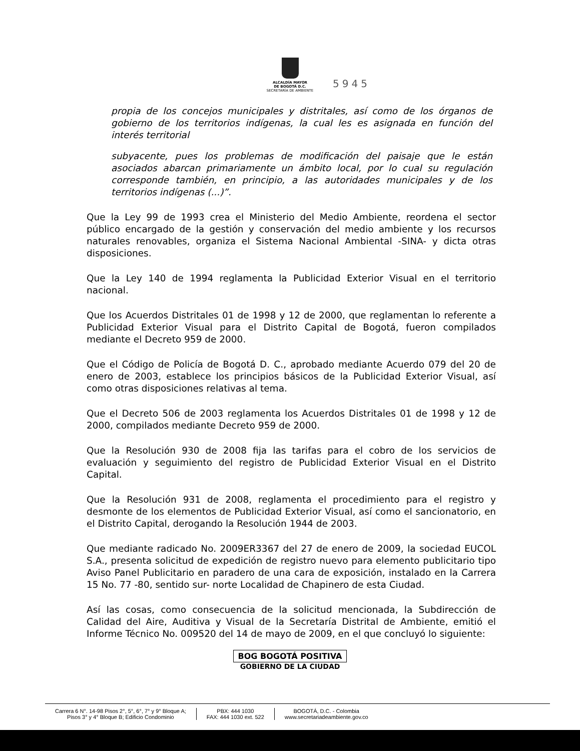ALCALDÍA MAYOR
DE BOGOTÁ D.C.
SECRETARÍA DE AMBIENTE
5945
propia de los concejos municipales y distritales, así como de los órganos de gobierno de los territorios indígenas, la cual les es asignada en función del interés territorial
subyacente, pues los problemas de modificación del paisaje que le están asociados abarcan primariamente un ámbito local, por lo cual su regulación corresponde también, en principio, a las autoridades municipales y de los territorios indígenas (...)”.
Que la Ley 99 de 1993 crea el Ministerio del Medio Ambiente, reordena el sector público encargado de la gestión y conservación del medio ambiente y los recursos naturales renovables, organiza el Sistema Nacional Ambiental -SINA- y dicta otras disposiciones.
Que la Ley 140 de 1994 reglamenta la Publicidad Exterior Visual en el territorio nacional.
Que los Acuerdos Distritales 01 de 1998 y 12 de 2000, que reglamentan lo referente a Publicidad Exterior Visual para el Distrito Capital de Bogotá, fueron compilados mediante el Decreto 959 de 2000.
Que el Código de Policía de Bogotá D. C., aprobado mediante Acuerdo 079 del 20 de enero de 2003, establece los principios básicos de la Publicidad Exterior Visual, así como otras disposiciones relativas al tema.
Que el Decreto 506 de 2003 reglamenta los Acuerdos Distritales 01 de 1998 y 12 de 2000, compilados mediante Decreto 959 de 2000.
Que la Resolución 930 de 2008 fija las tarifas para el cobro de los servicios de evaluación y seguimiento del registro de Publicidad Exterior Visual en el Distrito Capital.
Que la Resolución 931 de 2008, reglamenta el procedimiento para el registro y desmonte de los elementos de Publicidad Exterior Visual, así como el sancionatorio, en el Distrito Capital, derogando la Resolución 1944 de 2003.
Que mediante radicado No. 2009ER3367 del 27 de enero de 2009, la sociedad EUCOL S.A., presenta solicitud de expedición de registro nuevo para elemento publicitario tipo Aviso Panel Publicitario en paradero de una cara de exposición, instalado en la Carrera 15 No. 77 -80, sentido sur- norte Localidad de Chapinero de esta Ciudad.
Así las cosas, como consecuencia de la solicitud mencionada, la Subdirección de Calidad del Aire, Auditiva y Visual de la Secretaría Distrital de Ambiente, emitió el Informe Técnico No. 009520 del 14 de mayo de 2009, en el que concluyó lo siguiente:
BOG BOGOTÁ POSITIVA
GOBIERNO DE LA CIUDAD
Carrera 6 N°. 14-98 Pisos 2°, 5°, 6°, 7° y 9° Bloque A;
Pisos 3° y 4° Bloque B; Edificio Condominio
PBX: 444 1030
FAX: 444 1030 ext. 522
BOGOTÁ, D.C. - Colombia
www.secretariadeambiente.gov.co